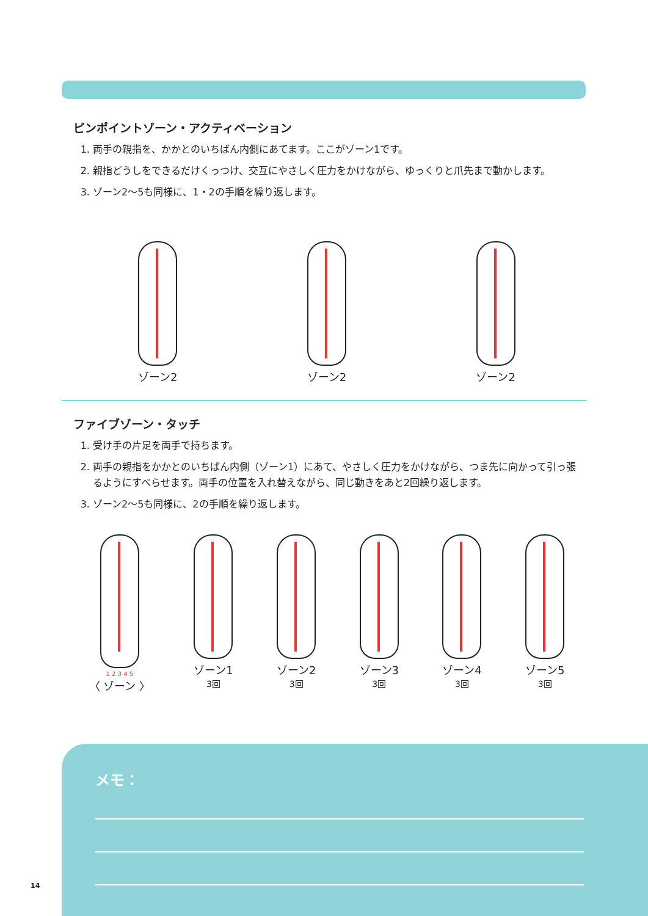ピンポイントゾーン・アクティベーション
1. 両手の親指を、かかとのいちばん内側にあてます。ここがゾーン1です。
2. 親指どうしをできるだけくっつけ、交互にやさしく圧力をかけながら、ゆっくりと爪先まで動かします。
3. ゾーン2〜5も同様に、1・2の手順を繰り返します。
ゾーン2 ゾーン2 ゾーン2
ファイブゾーン・タッチ
1. 受け手の片足を両手で持ちます。
2. 両手の親指をかかとのいちばん内側（ゾーン1）にあて、やさしく圧力をかけながら、つま先に向かって引っ張るようにすべらせます。両手の位置を入れ替えながら、同じ動きをあと2回繰り返します。
3. ゾーン2〜5も同様に、2の手順を繰り返します。
1 2 3 4 5
〈 ゾーン 〉
ゾーン1
3回
ゾーン2
3回
ゾーン3
3回
ゾーン4
3回
ゾーン5
3回
メモ：
14